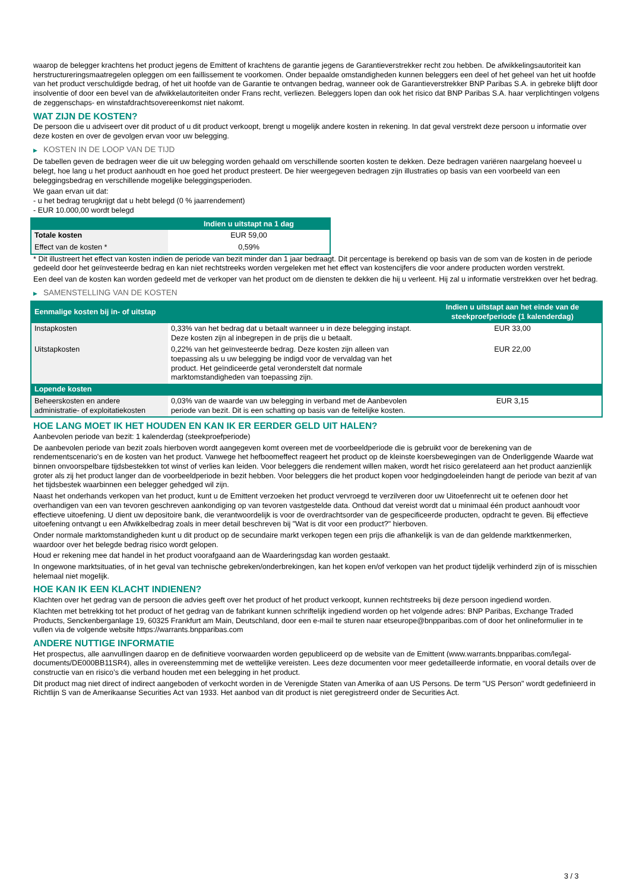waarop de belegger krachtens het product jegens de Emittent of krachtens de garantie jegens de Garantieverstrekker recht zou hebben. De afwikkelingsautoriteit kan herstructureringsmaatregelen opleggen om een faillissement te voorkomen. Onder bepaalde omstandigheden kunnen beleggers een deel of het geheel van het uit hoofde van het product verschuldigde bedrag, of het uit hoofde van de Garantie te ontvangen bedrag, wanneer ook de Garantieverstrekker BNP Paribas S.A. in gebreke blijft door insolventie of door een bevel van de afwikkelautoriteiten onder Frans recht, verliezen. Beleggers lopen dan ook het risico dat BNP Paribas S.A. haar verplichtingen volgens de zeggenschaps- en winstafdrachtsovereenkomst niet nakomt.
WAT ZIJN DE KOSTEN?
De persoon die u adviseert over dit product of u dit product verkoopt, brengt u mogelijk andere kosten in rekening. In dat geval verstrekt deze persoon u informatie over deze kosten en over de gevolgen ervan voor uw belegging.
▶ KOSTEN IN DE LOOP VAN DE TIJD
De tabellen geven de bedragen weer die uit uw belegging worden gehaald om verschillende soorten kosten te dekken. Deze bedragen variëren naargelang hoeveel u belegt, hoe lang u het product aanhoudt en hoe goed het product presteert. De hier weergegeven bedragen zijn illustraties op basis van een voorbeeld van een beleggingsbedrag en verschillende mogelijke beleggingsperioden.
We gaan ervan uit dat:
- u het bedrag terugkrijgt dat u hebt belegd (0 % jaarrendement)
- EUR 10.000,00 wordt belegd
| | Indien u uitstapt na 1 dag |
| --- | --- |
| Totale kosten | EUR 59,00 |
| Effect van de kosten * | 0,59% |
* Dit illustreert het effect van kosten indien de periode van bezit minder dan 1 jaar bedraagt. Dit percentage is berekend op basis van de som van de kosten in de periode gedeeld door het geïnvesteerde bedrag en kan niet rechtstreeks worden vergeleken met het effect van kostencijfers die voor andere producten worden verstrekt.
Een deel van de kosten kan worden gedeeld met de verkoper van het product om de diensten te dekken die hij u verleent. Hij zal u informatie verstrekken over het bedrag.
▶ SAMENSTELLING VAN DE KOSTEN
| Eenmalige kosten bij in- of uitstap | | Indien u uitstapt aan het einde van de steekproefperiode (1 kalenderdag) |
| --- | --- | --- |
| Instapkosten | 0,33% van het bedrag dat u betaalt wanneer u in deze belegging instapt. Deze kosten zijn al inbegrepen in de prijs die u betaalt. | EUR 33,00 |
| Uitstapkosten | 0,22% van het geïnvesteerde bedrag. Deze kosten zijn alleen van toepassing als u uw belegging be indigd voor de vervaldag van het product. Het geïndiceerde getal veronderstelt dat normale marktomstandigheden van toepassing zijn. | EUR 22,00 |
| Lopende kosten | | |
| Beheerskosten en andere administratie- of exploitatiekosten | 0,03% van de waarde van uw belegging in verband met de Aanbevolen periode van bezit. Dit is een schatting op basis van de feitelijke kosten. | EUR 3,15 |
HOE LANG MOET IK HET HOUDEN EN KAN IK ER EERDER GELD UIT HALEN?
Aanbevolen periode van bezit: 1 kalenderdag (steekproefperiode)
De aanbevolen periode van bezit zoals hierboven wordt aangegeven komt overeen met de voorbeeldperiode die is gebruikt voor de berekening van de rendementscenario's en de kosten van het product. Vanwege het hefboomeffect reageert het product op de kleinste koersbewegingen van de Onderliggende Waarde wat binnen onvoorspelbare tijdsbestekken tot winst of verlies kan leiden. Voor beleggers die rendement willen maken, wordt het risico gerelateerd aan het product aanzienlijk groter als zij het product langer dan de voorbeeldperiode in bezit hebben. Voor beleggers die het product kopen voor hedgingdoeleinden hangt de periode van bezit af van het tijdsbestek waarbinnen een belegger gehedged wil zijn.
Naast het onderhands verkopen van het product, kunt u de Emittent verzoeken het product vervroegd te verzilveren door uw Uitoefenrecht uit te oefenen door het overhandigen van een van tevoren geschreven aankondiging op van tevoren vastgestelde data. Onthoud dat vereist wordt dat u minimaal één product aanhoudt voor effectieve uitoefening. U dient uw depositoire bank, die verantwoordelijk is voor de overdrachtsorder van de gespecificeerde producten, opdracht te geven. Bij effectieve uitoefening ontvangt u een Afwikkelbedrag zoals in meer detail beschreven bij "Wat is dit voor een product?" hierboven.
Onder normale marktomstandigheden kunt u dit product op de secundaire markt verkopen tegen een prijs die afhankelijk is van de dan geldende marktkenmerken, waardoor over het belegde bedrag risico wordt gelopen.
Houd er rekening mee dat handel in het product voorafgaand aan de Waarderingsdag kan worden gestaakt.
In ongewone marktsituaties, of in het geval van technische gebreken/onderbrekingen, kan het kopen en/of verkopen van het product tijdelijk verhinderd zijn of is misschien helemaal niet mogelijk.
HOE KAN IK EEN KLACHT INDIENEN?
Klachten over het gedrag van de persoon die advies geeft over het product of het product verkoopt, kunnen rechtstreeks bij deze persoon ingediend worden.
Klachten met betrekking tot het product of het gedrag van de fabrikant kunnen schriftelijk ingediend worden op het volgende adres: BNP Paribas, Exchange Traded Products, Senckenberganlage 19, 60325 Frankfurt am Main, Deutschland, door een e-mail te sturen naar etseurope@bnpparibas.com of door het onlineformulier in te vullen via de volgende website https://warrants.bnpparibas.com
ANDERE NUTTIGE INFORMATIE
Het prospectus, alle aanvullingen daarop en de definitieve voorwaarden worden gepubliceerd op de website van de Emittent (www.warrants.bnpparibas.com/legal-documents/DE000BB11SR4), alles in overeenstemming met de wettelijke vereisten. Lees deze documenten voor meer gedetailleerde informatie, en vooral details over de constructie van en risico’s die verband houden met een belegging in het product.
Dit product mag niet direct of indirect aangeboden of verkocht worden in de Verenigde Staten van Amerika of aan US Persons. De term "US Person" wordt gedefinieerd in Richtlijn S van de Amerikaanse Securities Act van 1933. Het aanbod van dit product is niet geregistreerd onder de Securities Act.
3 / 3